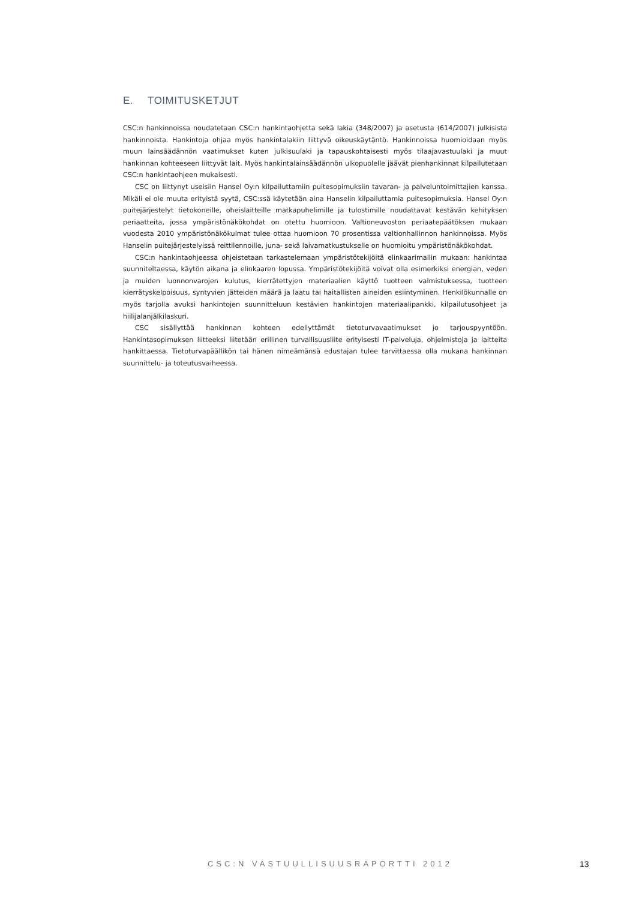E. TOIMITUSKETJUT
CSC:n hankinnoissa noudatetaan CSC:n hankintaohjetta sekä lakia (348/2007) ja asetusta (614/2007) julkisista hankinnoista. Hankintoja ohjaa myös hankintalakiin liittyvä oikeuskäytäntö. Hankinnoissa huomioidaan myös muun lainsäädännön vaatimukset kuten julkisuulaki ja tapauskohtaisesti myös tilaajavastuulaki ja muut hankinnan kohteeseen liittyvät lait. Myös hankintalainsäädännön ulkopuolelle jäävät pienhankinnat kilpailutetaan CSC:n hankintaohjeen mukaisesti.
CSC on liittynyt useisiin Hansel Oy:n kilpailuttamiin puitesopimuksiin tavaran- ja palveluntoimittajien kanssa. Mikäli ei ole muuta erityistä syytä, CSC:ssä käytetään aina Hanselin kilpailuttamia puitesopimuksia. Hansel Oy:n puitejärjestelyt tietokoneille, oheislaitteille matkapuhelimille ja tulostimille noudattavat kestävän kehityksen periaatteita, jossa ympäristönäkökohdat on otettu huomioon. Valtioneuvoston periaatepäätöksen mukaan vuodesta 2010 ympäristönäkökulmat tulee ottaa huomioon 70 prosentissa valtionhallinnon hankinnoissa. Myös Hanselin puitejärjestelyissä reittilennoille, juna- sekä laivamatkustukselle on huomioitu ympäristönäkökohdat.
CSC:n hankintaohjeessa ohjeistetaan tarkastelemaan ympäristötekijöitä elinkaarimallin mukaan: hankintaa suunniteltaessa, käytön aikana ja elinkaaren lopussa. Ympäristötekijöitä voivat olla esimerkiksi energian, veden ja muiden luonnonvarojen kulutus, kierrätettyjen materiaalien käyttö tuotteen valmistuksessa, tuotteen kierrätyskelpoisuus, syntyvien jätteiden määrä ja laatu tai haitallisten aineiden esiintyminen. Henkilökunnalle on myös tarjolla avuksi hankintojen suunnitteluun kestävien hankintojen materiaalipankki, kilpailutusohjeet ja hiilijalanjälkilaskuri.
CSC sisällyttää hankinnan kohteen edellyttämät tietoturvavaatimukset jo tarjouspyyntöön. Hankintasopimuksen liitteeksi liitetään erillinen turvallisuusliite erityisesti IT-palveluja, ohjelmistoja ja laitteita hankittaessa. Tietoturvapäällikön tai hänen nimeämänsä edustajan tulee tarvittaessa olla mukana hankinnan suunnittelu- ja toteutusvaiheessa.
CSC:N VASTUULLISUUSRAPORTTI 2012 13